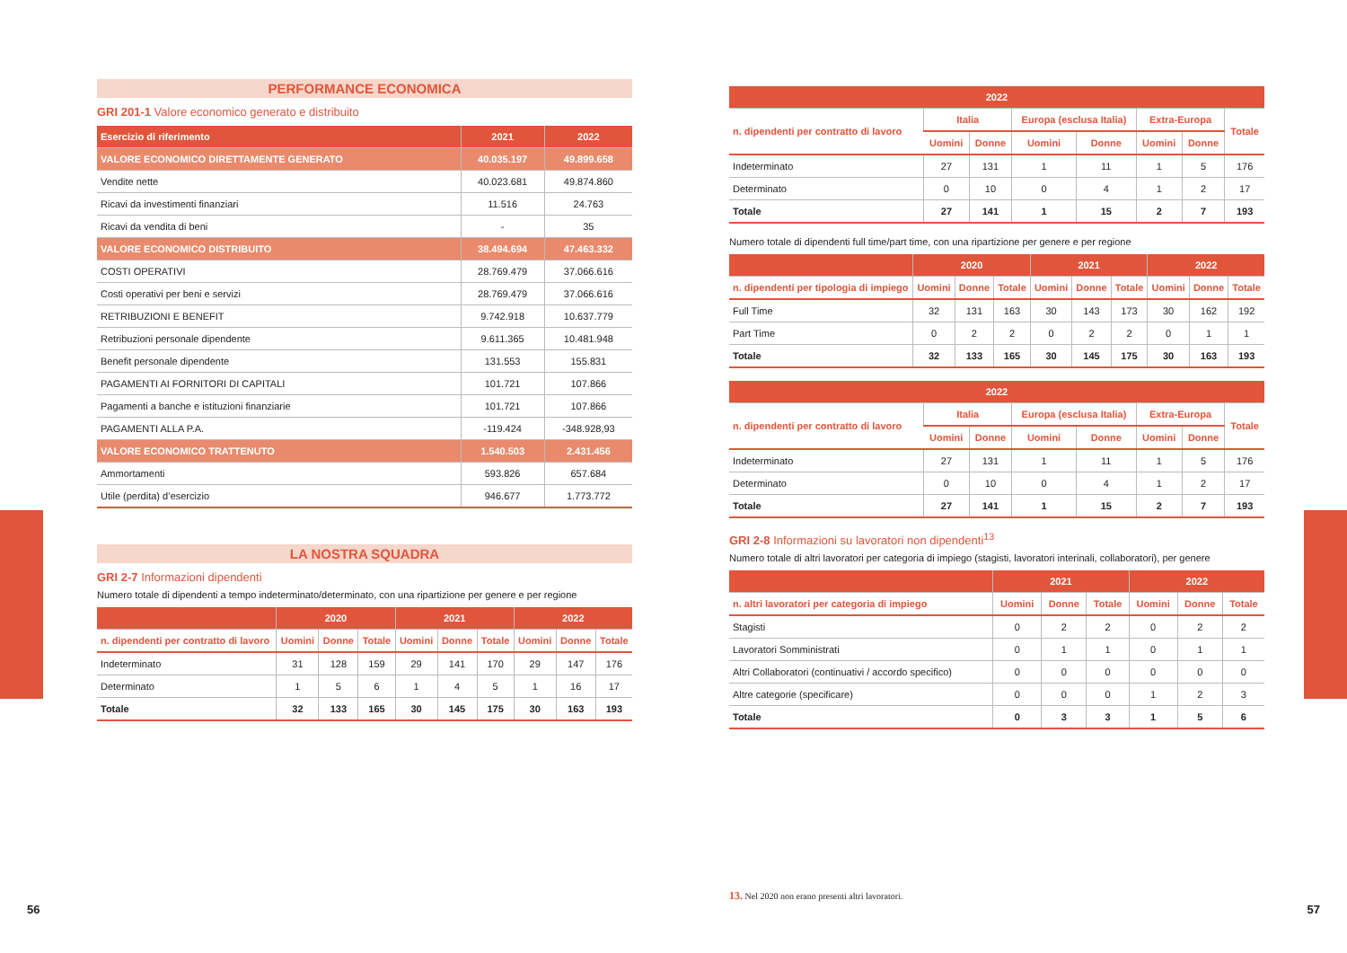56 57
PERFORMANCE ECONOMICA
GRI 201-1 Valore economico generato e distribuito
| Esercizio di riferimento | 2021 | 2022 |
| --- | --- | --- |
| VALORE ECONOMICO DIRETTAMENTE GENERATO | 40.035.197 | 49.899.658 |
| Vendite nette | 40.023.681 | 49.874.860 |
| Ricavi da investimenti finanziari | 11.516 | 24.763 |
| Ricavi da vendita di beni | - | 35 |
| VALORE ECONOMICO DISTRIBUITO | 38.494.694 | 47.463.332 |
| COSTI OPERATIVI | 28.769.479 | 37.066.616 |
| Costi operativi per beni e servizi | 28.769.479 | 37.066.616 |
| RETRIBUZIONI E BENEFIT | 9.742.918 | 10.637.779 |
| Retribuzioni personale dipendente | 9.611.365 | 10.481.948 |
| Benefit personale dipendente | 131.553 | 155.831 |
| PAGAMENTI AI FORNITORI DI CAPITALI | 101.721 | 107.866 |
| Pagamenti a banche e istituzioni finanziarie | 101.721 | 107.866 |
| PAGAMENTI ALLA P.A. | -119.424 | -348.928,93 |
| VALORE ECONOMICO TRATTENUTO | 1.540.503 | 2.431.456 |
| Ammortamenti | 593.826 | 657.684 |
| Utile (perdita) d’esercizio | 946.677 | 1.773.772 |
LA NOSTRA SQUADRA
GRI 2-7 Informazioni dipendenti
Numero totale di dipendenti a tempo indeterminato/determinato, con una ripartizione per genere e per regione
| | 2020 | | | 2021 | | | 2022 | | |
| --- | --- | --- | --- | --- | --- | --- | --- | --- | --- |
| n. dipendenti per contratto di lavoro | Uomini | Donne | Totale | Uomini | Donne | Totale | Uomini | Donne | Totale |
| Indeterminato | 31 | 128 | 159 | 29 | 141 | 170 | 29 | 147 | 176 |
| Determinato | 1 | 5 | 6 | 1 | 4 | 5 | 1 | 16 | 17 |
| Totale | 32 | 133 | 165 | 30 | 145 | 175 | 30 | 163 | 193 |
| 2022 | | | | | | | |
| --- | --- | --- | --- | --- | --- | --- | --- |
| n. dipendenti per contratto di lavoro | Italia | | Europa (esclusa Italia) | | Extra-Europa | | Totale |
| | Uomini | Donne | Uomini | Donne | Uomini | Donne | |
| Indeterminato | 27 | 131 | 1 | 11 | 1 | 5 | 176 |
| Determinato | 0 | 10 | 0 | 4 | 1 | 2 | 17 |
| Totale | 27 | 141 | 1 | 15 | 2 | 7 | 193 |
Numero totale di dipendenti full time/part time, con una ripartizione per genere e per regione
| | 2020 | | | 2021 | | | 2022 | | |
| --- | --- | --- | --- | --- | --- | --- | --- | --- | --- |
| n. dipendenti per tipologia di impiego | Uomini | Donne | Totale | Uomini | Donne | Totale | Uomini | Donne | Totale |
| Full Time | 32 | 131 | 163 | 30 | 143 | 173 | 30 | 162 | 192 |
| Part Time | 0 | 2 | 2 | 0 | 2 | 2 | 0 | 1 | 1 |
| Totale | 32 | 133 | 165 | 30 | 145 | 175 | 30 | 163 | 193 |
| 2022 | | | | | | | |
| --- | --- | --- | --- | --- | --- | --- | --- |
| n. dipendenti per contratto di lavoro | Italia | | Europa (esclusa Italia) | | Extra-Europa | | Totale |
| | Uomini | Donne | Uomini | Donne | Uomini | Donne | |
| Indeterminato | 27 | 131 | 1 | 11 | 1 | 5 | 176 |
| Determinato | 0 | 10 | 0 | 4 | 1 | 2 | 17 |
| Totale | 27 | 141 | 1 | 15 | 2 | 7 | 193 |
GRI 2-8 Informazioni su lavoratori non dipendenti<sup>13</sup>
Numero totale di altri lavoratori per categoria di impiego (stagisti, lavoratori interinali, collaboratori), per genere
| | 2021 | | | 2022 | | |
| --- | --- | --- | --- | --- | --- | --- |
| n. altri lavoratori per categoria di impiego | Uomini | Donne | Totale | Uomini | Donne | Totale |
| Stagisti | 0 | 2 | 2 | 0 | 2 | 2 |
| Lavoratori Somministrati | 0 | 1 | 1 | 0 | 1 | 1 |
| Altri Collaboratori (continuativi / accordo specifico) | 0 | 0 | 0 | 0 | 0 | 0 |
| Altre categorie (specificare) | 0 | 0 | 0 | 1 | 2 | 3 |
| Totale | 0 | 3 | 3 | 1 | 5 | 6 |
13. Nel 2020 non erano presenti altri lavoratori.